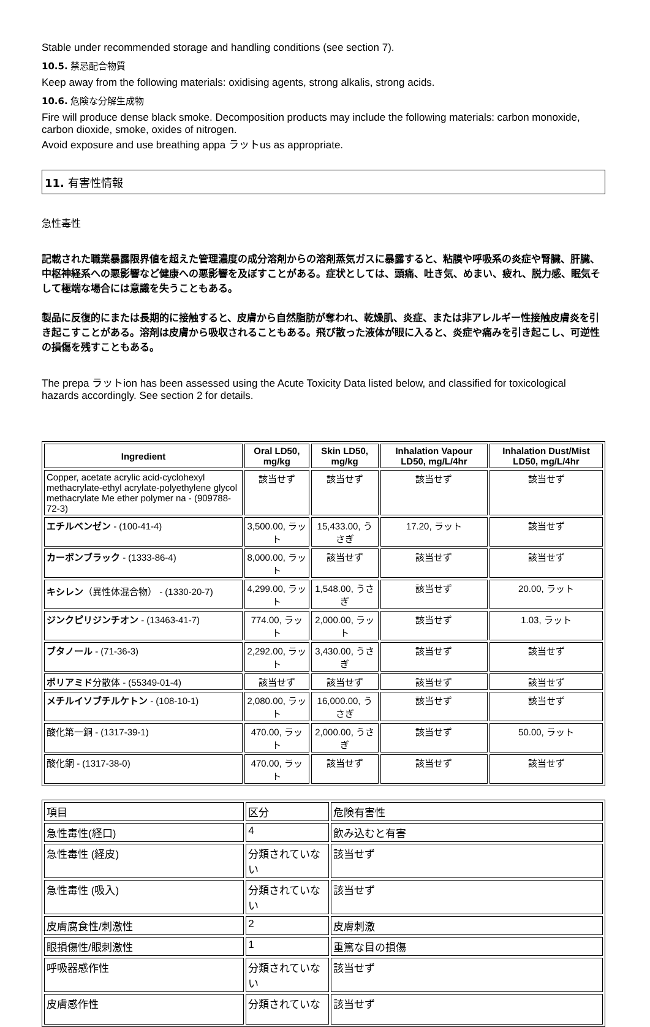Stable under recommended storage and handling conditions (see section 7).
10.5. 禁忌配合物質
Keep away from the following materials: oxidising agents, strong alkalis, strong acids.
10.6. 危険な分解生成物
Fire will produce dense black smoke. Decomposition products may include the following materials: carbon monoxide, carbon dioxide, smoke, oxides of nitrogen.
Avoid exposure and use breathing appa ラットus as appropriate.
11. 有害性情報
急性毒性
記載された職業暴露限界値を超えた管理濃度の成分溶剤からの溶剤蒸気ガスに暴露すると、粘膜や呼吸系の炎症や腎臓、肝臓、中枢神経系への悪影響など健康への悪影響を及ぼすことがある。症状としては、頭痛、吐き気、めまい、疲れ、脱力感、眠気そして極端な場合には意識を失うこともある。
製品に反復的にまたは長期的に接触すると、皮膚から自然脂肪が奪われ、乾燥肌、炎症、または非アレルギー性接触皮膚炎を引き起こすことがある。溶剤は皮膚から吸収されることもある。飛び散った液体が眼に入ると、炎症や痛みを引き起こし、可逆性の損傷を残すこともある。
The prepa ラットion has been assessed using the Acute Toxicity Data listed below, and classified for toxicological hazards accordingly. See section 2 for details.
| Ingredient | Oral LD50, mg/kg | Skin LD50, mg/kg | Inhalation Vapour LD50, mg/L/4hr | Inhalation Dust/Mist LD50, mg/L/4hr |
| --- | --- | --- | --- | --- |
| Copper, acetate acrylic acid-cyclohexyl methacrylate-ethyl acrylate-polyethylene glycol methacrylate Me ether polymer na - (909788-72-3) | 該当せず | 該当せず | 該当せず | 該当せず |
| エチルベンゼン - (100-41-4) | 3,500.00, ラット | 15,433.00, うさぎ | 17.20, ラット | 該当せず |
| カーボンブラック - (1333-86-4) | 8,000.00, ラット | 該当せず | 該当せず | 該当せず |
| キシレン （異性体混合物） - (1330-20-7) | 4,299.00, ラット | 1,548.00, うさぎ | 該当せず | 20.00, ラット |
| ジンクピリジンチオン - (13463-41-7) | 774.00, ラット | 2,000.00, ラット | 該当せず | 1.03, ラット |
| ブタノール - (71-36-3) | 2,292.00, ラット | 3,430.00, うさぎ | 該当せず | 該当せず |
| ポリアミド 分散体 - (55349-01-4) | 該当せず | 該当せず | 該当せず | 該当せず |
| メチルイソブチルケトン - (108-10-1) | 2,080.00, ラット | 16,000.00, うさぎ | 該当せず | 該当せず |
| 酸化第一銅 - (1317-39-1) | 470.00, ラット | 2,000.00, うさぎ | 該当せず | 50.00, ラット |
| 酸化銅 - (1317-38-0) | 470.00, ラット | 該当せず | 該当せず | 該当せず |
| 項目 | 区分 | 危険有害性 |
| 急性毒性(経口) | 4 | 飲み込むと有害 |
| 急性毒性 (経皮) | 分類されていない | 該当せず |
| 急性毒性 (吸入) | 分類されていない | 該当せず |
| 皮膚腐食性/刺激性 | 2 | 皮膚刺激 |
| 眼損傷性/眼刺激性 | 1 | 重篤な目の損傷 |
| 呼吸器感作性 | 分類されていない | 該当せず |
| 皮膚感作性 | 分類されていな | 該当せず |